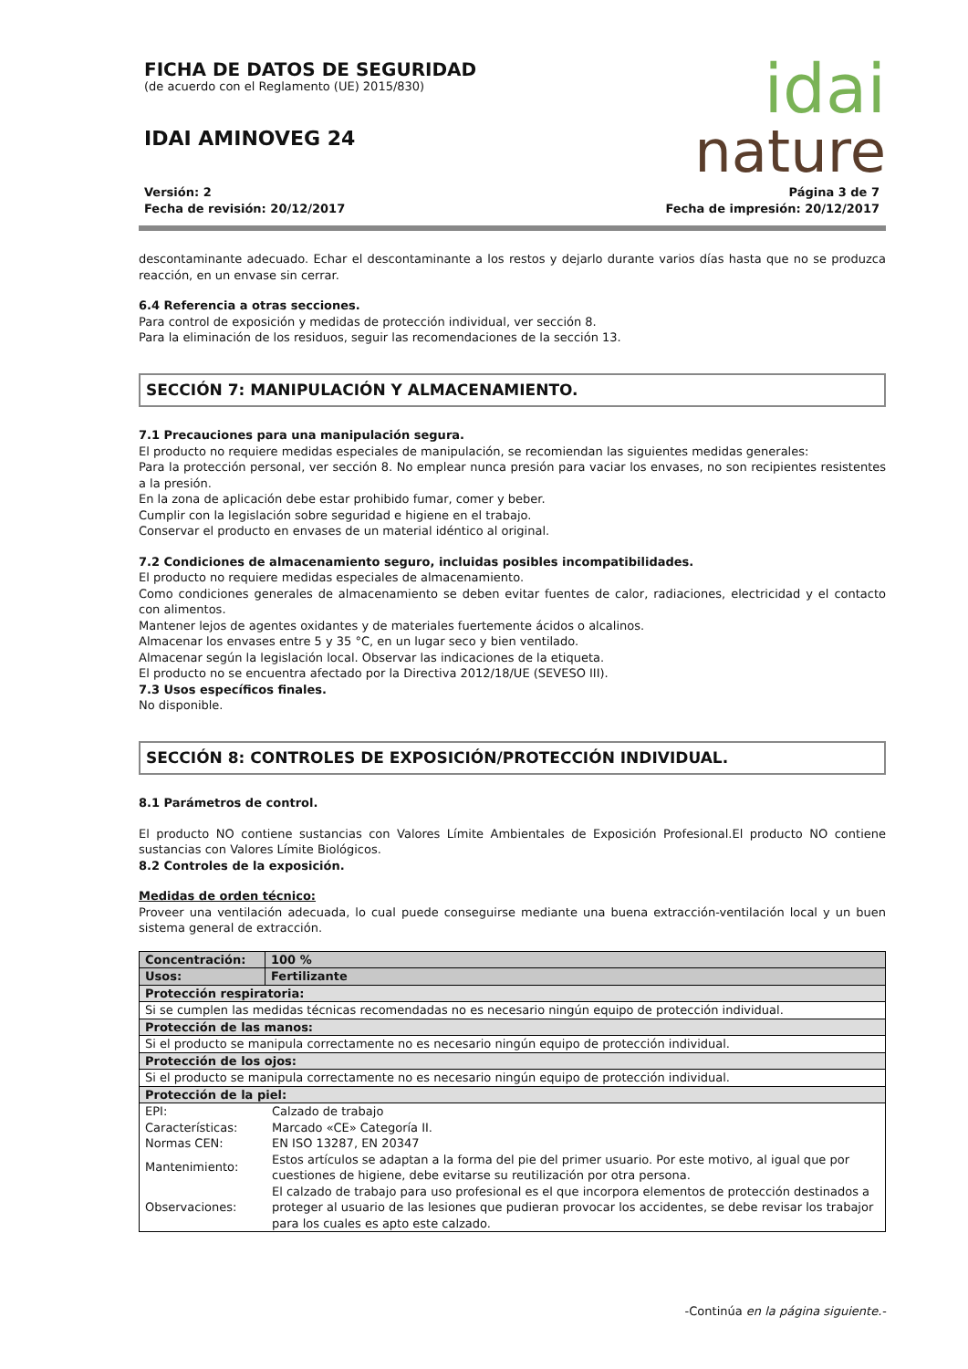FICHA DE DATOS DE SEGURIDAD
(de acuerdo con el Reglamento (UE) 2015/830)
IDAI AMINOVEG 24
idai
nature
Versión: 2
Fecha de revisión: 20/12/2017
Página 3 de 7
Fecha de impresión: 20/12/2017
descontaminante adecuado. Echar el descontaminante a los restos y dejarlo durante varios días hasta que no se produzca reacción, en un envase sin cerrar.
6.4 Referencia a otras secciones.
Para control de exposición y medidas de protección individual, ver sección 8.
Para la eliminación de los residuos, seguir las recomendaciones de la sección 13.
SECCIÓN 7: MANIPULACIÓN Y ALMACENAMIENTO.
7.1 Precauciones para una manipulación segura.
El producto no requiere medidas especiales de manipulación, se recomiendan las siguientes medidas generales:
Para la protección personal, ver sección 8. No emplear nunca presión para vaciar los envases, no son recipientes resistentes a la presión.
En la zona de aplicación debe estar prohibido fumar, comer y beber.
Cumplir con la legislación sobre seguridad e higiene en el trabajo.
Conservar el producto en envases de un material idéntico al original.
7.2 Condiciones de almacenamiento seguro, incluidas posibles incompatibilidades.
El producto no requiere medidas especiales de almacenamiento.
Como condiciones generales de almacenamiento se deben evitar fuentes de calor, radiaciones, electricidad y el contacto con alimentos.
Mantener lejos de agentes oxidantes y de materiales fuertemente ácidos o alcalinos.
Almacenar los envases entre 5 y 35 °C, en un lugar seco y bien ventilado.
Almacenar según la legislación local. Observar las indicaciones de la etiqueta.
El producto no se encuentra afectado por la Directiva 2012/18/UE (SEVESO III).
7.3 Usos específicos finales.
No disponible.
SECCIÓN 8: CONTROLES DE EXPOSICIÓN/PROTECCIÓN INDIVIDUAL.
8.1 Parámetros de control.
El producto NO contiene sustancias con Valores Límite Ambientales de Exposición Profesional.El producto NO contiene sustancias con Valores Límite Biológicos.
8.2 Controles de la exposición.
Medidas de orden técnico:
Proveer una ventilación adecuada, lo cual puede conseguirse mediante una buena extracción-ventilación local y un buen sistema general de extracción.
| Concentración: | 100 % |
| Usos: | Fertilizante |
| Protección respiratoria: | |
| Si se cumplen las medidas técnicas recomendadas no es necesario ningún equipo de protección individual. | |
| Protección de las manos: | |
| Si el producto se manipula correctamente no es necesario ningún equipo de protección individual. | |
| Protección de los ojos: | |
| Si el producto se manipula correctamente no es necesario ningún equipo de protección individual. | |
| Protección de la piel: | |
| / EPI: / Calzado de trabajo / / Características: / Marcado «CE» Categoría II. / / Normas CEN: / EN ISO 13287, EN 20347 / / Mantenimiento: / Estos artículos se adaptan a la forma del pie del primer usuario. Por este motivo, al igual que por cuestiones de higiene, debe evitarse su reutilización por otra persona. / / Observaciones: / El calzado de trabajo para uso profesional es el que incorpora elementos de protección destinados a proteger al usuario de las lesiones que pudieran provocar los accidentes, se debe revisar los trabajor para los cuales es apto este calzado. / | |
-Continúa en la página siguiente.-